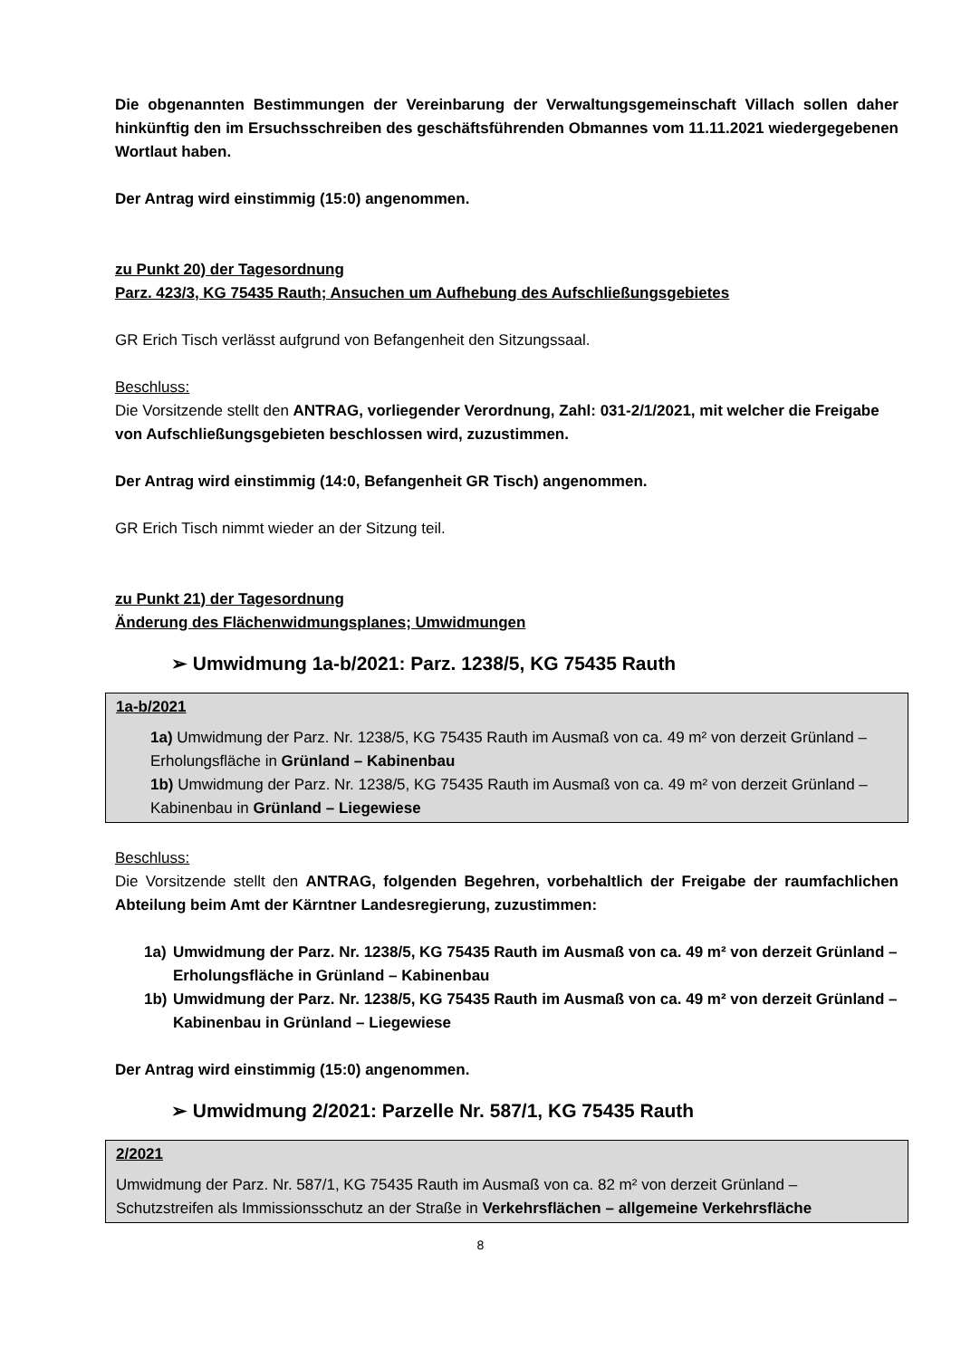Die obgenannten Bestimmungen der Vereinbarung der Verwaltungsgemeinschaft Villach sollen daher hinkünftig den im Ersuchsschreiben des geschäftsführenden Obmannes vom 11.11.2021 wiedergegebenen Wortlaut haben.
Der Antrag wird einstimmig (15:0) angenommen.
zu Punkt 20) der Tagesordnung
Parz. 423/3, KG 75435 Rauth; Ansuchen um Aufhebung des Aufschließungsgebietes
GR Erich Tisch verlässt aufgrund von Befangenheit den Sitzungssaal.
Beschluss:
Die Vorsitzende stellt den ANTRAG, vorliegender Verordnung, Zahl: 031-2/1/2021, mit welcher die Freigabe von Aufschließungsgebieten beschlossen wird, zuzustimmen.
Der Antrag wird einstimmig (14:0, Befangenheit GR Tisch) angenommen.
GR Erich Tisch nimmt wieder an der Sitzung teil.
zu Punkt 21) der Tagesordnung
Änderung des Flächenwidmungsplanes; Umwidmungen
➢ Umwidmung 1a-b/2021: Parz. 1238/5, KG 75435 Rauth
1a-b/2021
1a) Umwidmung der Parz. Nr. 1238/5, KG 75435 Rauth im Ausmaß von ca. 49 m² von derzeit Grünland – Erholungsfläche in Grünland – Kabinenbau
1b) Umwidmung der Parz. Nr. 1238/5, KG 75435 Rauth im Ausmaß von ca. 49 m² von derzeit Grünland – Kabinenbau in Grünland – Liegewiese
Beschluss:
Die Vorsitzende stellt den ANTRAG, folgenden Begehren, vorbehaltlich der Freigabe der raumfachlichen Abteilung beim Amt der Kärntner Landesregierung, zuzustimmen:
1a) Umwidmung der Parz. Nr. 1238/5, KG 75435 Rauth im Ausmaß von ca. 49 m² von derzeit Grünland – Erholungsfläche in Grünland – Kabinenbau
1b) Umwidmung der Parz. Nr. 1238/5, KG 75435 Rauth im Ausmaß von ca. 49 m² von derzeit Grünland – Kabinenbau in Grünland – Liegewiese
Der Antrag wird einstimmig (15:0) angenommen.
➢ Umwidmung 2/2021: Parzelle Nr. 587/1, KG 75435 Rauth
2/2021
Umwidmung der Parz. Nr. 587/1, KG 75435 Rauth im Ausmaß von ca. 82 m² von derzeit Grünland – Schutzstreifen als Immissionsschutz an der Straße in Verkehrsflächen – allgemeine Verkehrsfläche
8